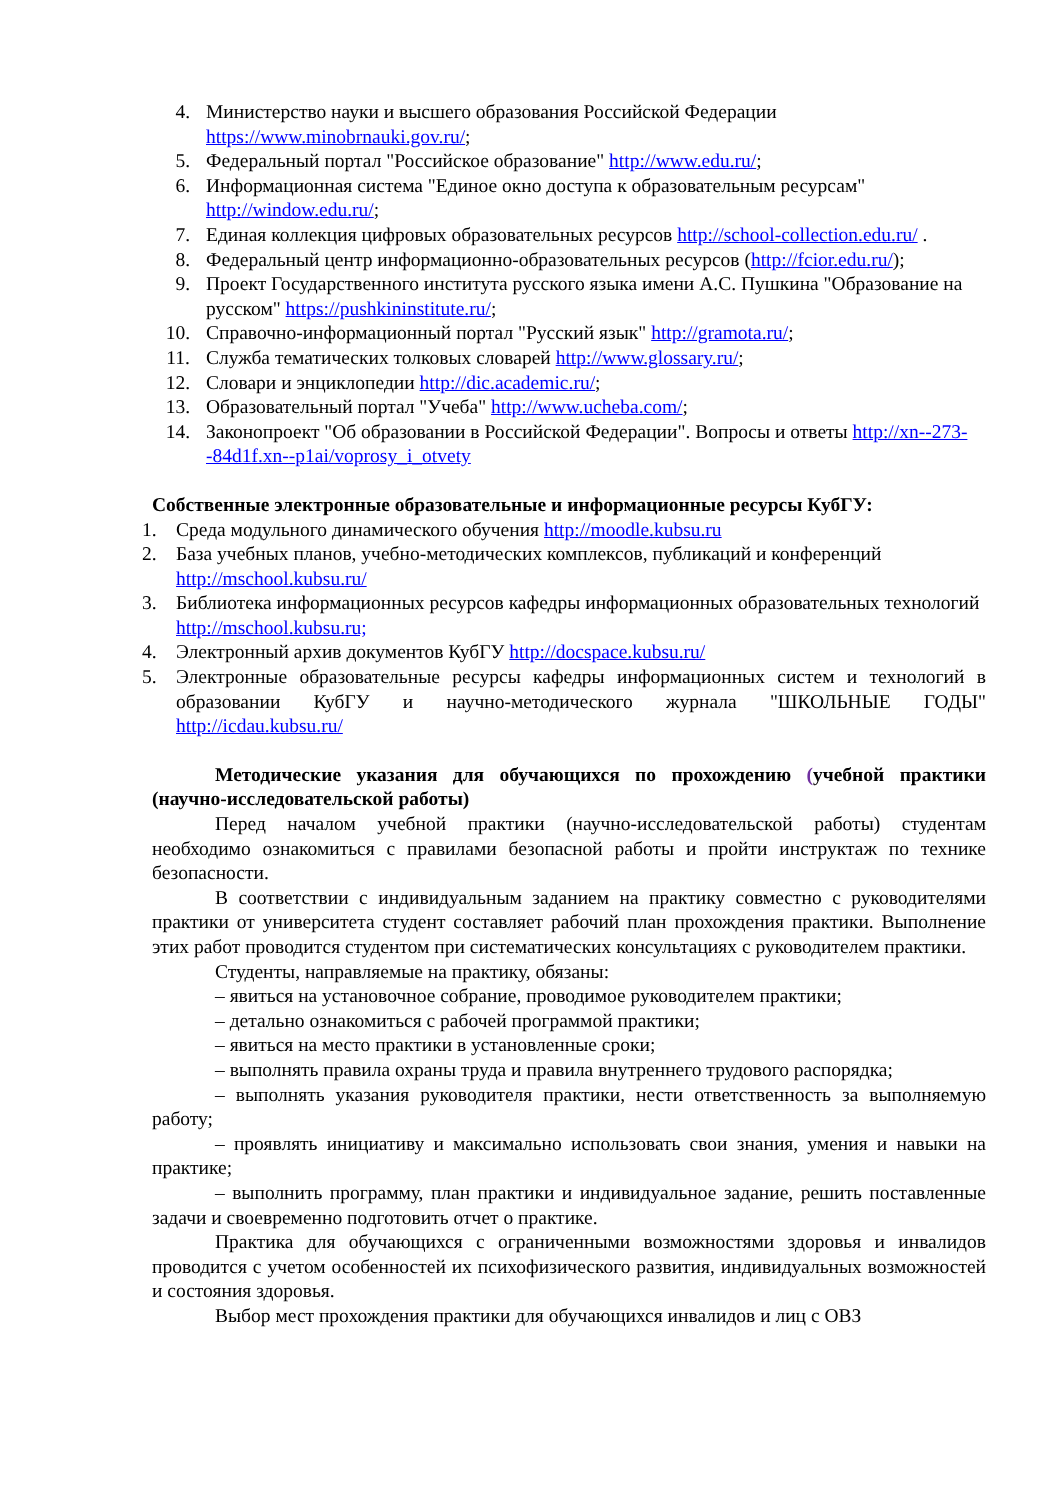4. Министерство науки и высшего образования Российской Федерации https://www.minobrnauki.gov.ru/;
5. Федеральный портал "Российское образование" http://www.edu.ru/;
6. Информационная система "Единое окно доступа к образовательным ресурсам" http://window.edu.ru/;
7. Единая коллекция цифровых образовательных ресурсов http://school-collection.edu.ru/ .
8. Федеральный центр информационно-образовательных ресурсов (http://fcior.edu.ru/);
9. Проект Государственного института русского языка имени А.С. Пушкина "Образование на русском" https://pushkininstitute.ru/;
10. Справочно-информационный портал "Русский язык" http://gramota.ru/;
11. Служба тематических толковых словарей http://www.glossary.ru/;
12. Словари и энциклопедии http://dic.academic.ru/;
13. Образовательный портал "Учеба" http://www.ucheba.com/;
14. Законопроект "Об образовании в Российской Федерации". Вопросы и ответы http://xn--273--84d1f.xn--p1ai/voprosy_i_otvety
Собственные электронные образовательные и информационные ресурсы КубГУ:
1. Среда модульного динамического обучения http://moodle.kubsu.ru
2. База учебных планов, учебно-методических комплексов, публикаций и конференций http://mschool.kubsu.ru/
3. Библиотека информационных ресурсов кафедры информационных образовательных технологий http://mschool.kubsu.ru;
4. Электронный архив документов КубГУ http://docspace.kubsu.ru/
5. Электронные образовательные ресурсы кафедры информационных систем и технологий в образовании КубГУ и научно-методического журнала "ШКОЛЬНЫЕ ГОДЫ" http://icdau.kubsu.ru/
Методические указания для обучающихся по прохождению (учебной практики (научно-исследовательской работы)
Перед началом учебной практики (научно-исследовательской работы) студентам необходимо ознакомиться с правилами безопасной работы и пройти инструктаж по технике безопасности.
В соответствии с индивидуальным заданием на практику совместно с руководителями практики от университета студент составляет рабочий план прохождения практики. Выполнение этих работ проводится студентом при систематических консультациях с руководителем практики.
Студенты, направляемые на практику, обязаны:
– явиться на установочное собрание, проводимое руководителем практики;
– детально ознакомиться с рабочей программой практики;
– явиться на место практики в установленные сроки;
– выполнять правила охраны труда и правила внутреннего трудового распорядка;
– выполнять указания руководителя практики, нести ответственность за выполняемую работу;
– проявлять инициативу и максимально использовать свои знания, умения и навыки на практике;
– выполнить программу, план практики и индивидуальное задание, решить поставленные задачи и своевременно подготовить отчет о практике.
Практика для обучающихся с ограниченными возможностями здоровья и инвалидов проводится с учетом особенностей их психофизического развития, индивидуальных возможностей и состояния здоровья.
Выбор мест прохождения практики для обучающихся инвалидов и лиц с ОВЗ